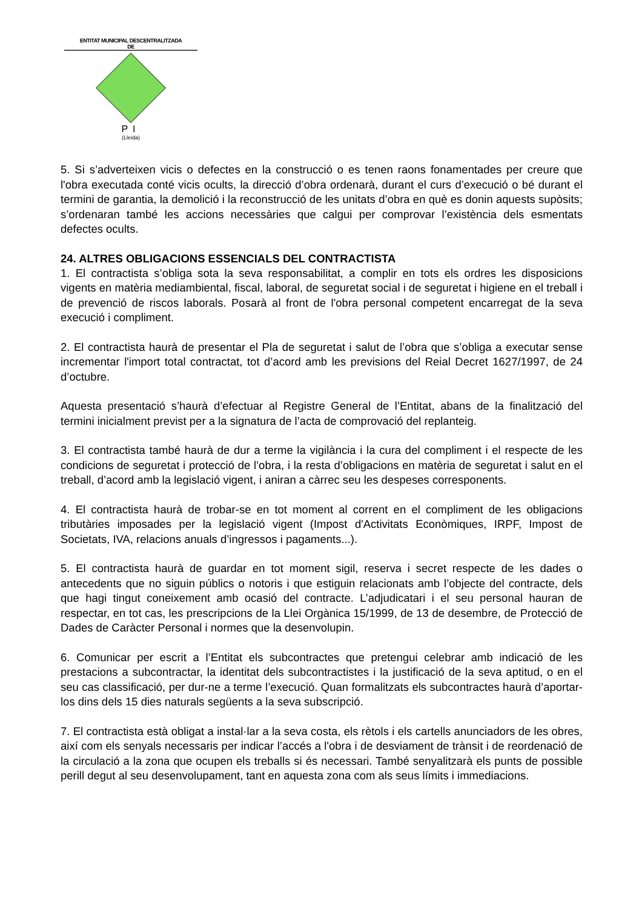ENTITAT MUNICIPAL DESCENTRALITZADA
DE
PI
(Lleida)
5. Si s’adverteixen vicis o defectes en la construcció o es tenen raons fonamentades per creure que l'obra executada conté vicis ocults, la direcció d’obra ordenarà, durant el curs d’execució o bé durant el termini de garantia, la demolició i la reconstrucció de les unitats d’obra en què es donin aquests supòsits; s’ordenaran també les accions necessàries que calgui per comprovar l’existència dels esmentats defectes ocults.
24. ALTRES OBLIGACIONS ESSENCIALS DEL CONTRACTISTA
1. El contractista s’obliga sota la seva responsabilitat, a complir en tots els ordres les disposicions vigents en matèria mediambiental, fiscal, laboral, de seguretat social i de seguretat i higiene en el treball i de prevenció de riscos laborals. Posarà al front de l'obra personal competent encarregat de la seva execució i compliment.
2. El contractista haurà de presentar el Pla de seguretat i salut de l’obra que s’obliga a executar sense incrementar l'import total contractat, tot d’acord amb les previsions del Reial Decret 1627/1997, de 24 d’octubre.
Aquesta presentació s’haurà d’efectuar al Registre General de l’Entitat, abans de la finalització del termini inicialment previst per a la signatura de l’acta de comprovació del replanteig.
3. El contractista també haurà de dur a terme la vigilància i la cura del compliment i el respecte de les condicions de seguretat i protecció de l’obra, i la resta d’obligacions en matèria de seguretat i salut en el treball, d’acord amb la legislació vigent, i aniran a càrrec seu les despeses corresponents.
4. El contractista haurà de trobar-se en tot moment al corrent en el compliment de les obligacions tributàries imposades per la legislació vigent (Impost d'Activitats Econòmiques, IRPF, Impost de Societats, IVA, relacions anuals d’ingressos i pagaments...).
5. El contractista haurà de guardar en tot moment sigil, reserva i secret respecte de les dades o antecedents que no siguin públics o notoris i que estiguin relacionats amb l’objecte del contracte, dels que hagi tingut coneixement amb ocasió del contracte. L’adjudicatari i el seu personal hauran de respectar, en tot cas, les prescripcions de la Llei Orgànica 15/1999, de 13 de desembre, de Protecció de Dades de Caràcter Personal i normes que la desenvolupin.
6. Comunicar per escrit a l’Entitat els subcontractes que pretengui celebrar amb indicació de les prestacions a subcontractar, la identitat dels subcontractistes i la justificació de la seva aptitud, o en el seu cas classificació, per dur-ne a terme l’execució. Quan formalitzats els subcontractes haurà d’aportar-los dins dels 15 dies naturals següents a la seva subscripció.
7. El contractista està obligat a instal·lar a la seva costa, els rètols i els cartells anunciadors de les obres, així com els senyals necessaris per indicar l’accés a l'obra i de desviament de trànsit i de reordenació de la circulació a la zona que ocupen els treballs si és necessari. També senyalitzarà els punts de possible perill degut al seu desenvolupament, tant en aquesta zona com als seus límits i immediacions.